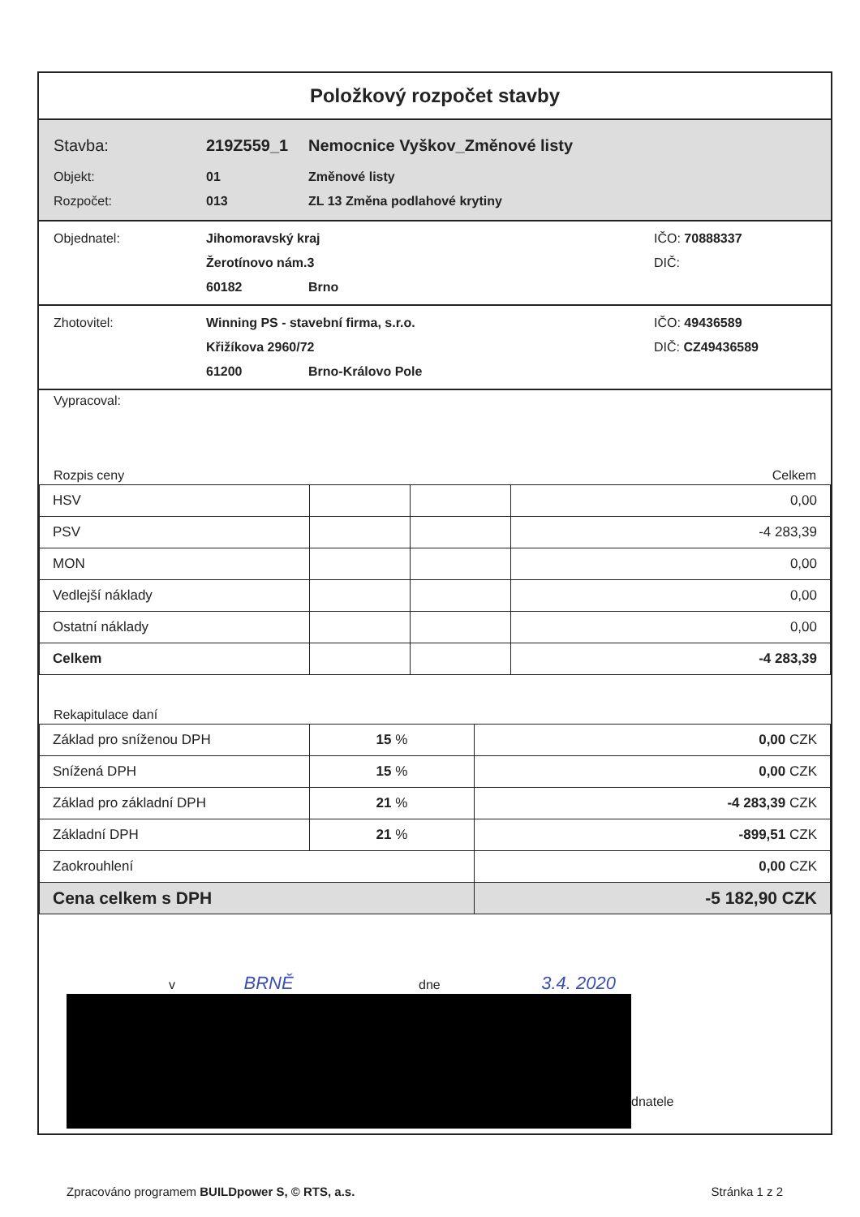Položkový rozpočet stavby
Stavba: 219Z559_1 Nemocnice Vyškov_Změnové listy
Objekt: 01 Změnové listy
Rozpočet: 013 ZL 13 Změna podlahové krytiny
Objednatel: Jihomoravský kraj IČO: 70888337
Žerotínovo nám.3 DIČ:
60182 Brno
Zhotovitel: Winning PS - stavební firma, s.r.o. IČO: 49436589
Křižíkova 2960/72 DIČ: CZ49436589
61200 Brno-Královo Pole
Vypracoval:
Rozpis ceny Celkem
| HSV | | | 0,00 |
| PSV | | | -4 283,39 |
| MON | | | 0,00 |
| Vedlejší náklady | | | 0,00 |
| Ostatní náklady | | | 0,00 |
| Celkem | | | -4 283,39 |
Rekapitulace daní
| Základ pro sníženou DPH | 15 % | 0,00 CZK |
| Snížená DPH | 15 % | 0,00 CZK |
| Základ pro základní DPH | 21 % | -4 283,39 CZK |
| Základní DPH | 21 % | -899,51 CZK |
| Zaokrouhlení | | 0,00 CZK |
| Cena celkem s DPH | | -5 182,90 CZK |
v BRNĚ dne 3.4. 2020
dnatele
Zpracováno programem BUILDpower S, © RTS, a.s. Stránka 1 z 2